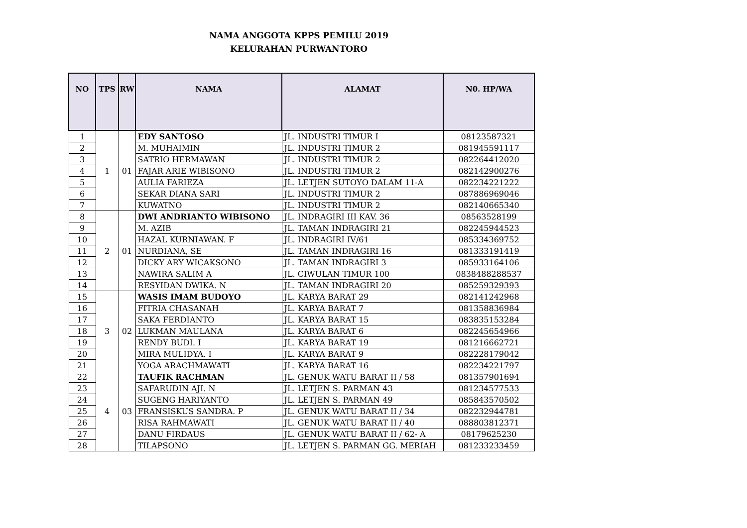NAMA ANGGOTA KPPS PEMILU 2019
KELURAHAN PURWANTORO
| NO | TPS | RW | NAMA | ALAMAT | N0. HP/WA |
| --- | --- | --- | --- | --- | --- |
| 1 | 1 | 01 | EDY SANTOSO | JL. INDUSTRI TIMUR I | 08123587321 |
| 2 | | | M. MUHAIMIN | JL. INDUSTRI TIMUR 2 | 081945591117 |
| 3 | | | SATRIO HERMAWAN | JL. INDUSTRI TIMUR 2 | 082264412020 |
| 4 | | | FAJAR ARIE WIBISONO | JL. INDUSTRI TIMUR 2 | 082142900276 |
| 5 | | | AULIA FARIEZA | JL. LETJEN SUTOYO DALAM 11-A | 082234221222 |
| 6 | | | SEKAR DIANA SARI | JL. INDUSTRI TIMUR 2 | 087886969046 |
| 7 | | | KUWATNO | JL. INDUSTRI TIMUR 2 | 082140665340 |
| 8 | 2 | 01 | DWI ANDRIANTO WIBISONO | JL. INDRAGIRI III KAV. 36 | 08563528199 |
| 9 | | | M. AZIB | JL. TAMAN INDRAGIRI 21 | 082245944523 |
| 10 | | | HAZAL KURNIAWAN. F | JL. INDRAGIRI IV/61 | 085334369752 |
| 11 | | | NURDIANA, SE | JL. TAMAN INDRAGIRI 16 | 081333191419 |
| 12 | | | DICKY ARY WICAKSONO | JL. TAMAN INDRAGIRI 3 | 085933164106 |
| 13 | | | NAWIRA SALIM A | JL. CIWULAN TIMUR 100 | 0838488288537 |
| 14 | | | RESYIDAN DWIKA. N | JL. TAMAN INDRAGIRI 20 | 085259329393 |
| 15 | 3 | 02 | WASIS IMAM BUDOYO | JL. KARYA BARAT 29 | 082141242968 |
| 16 | | | FITRIA CHASANAH | JL. KARYA BARAT 7 | 081358836984 |
| 17 | | | SAKA FERDIANTO | JL. KARYA BARAT 15 | 083835153284 |
| 18 | | | LUKMAN MAULANA | JL. KARYA BARAT 6 | 082245654966 |
| 19 | | | RENDY BUDI. I | JL. KARYA BARAT 19 | 081216662721 |
| 20 | | | MIRA MULIDYA. I | JL. KARYA BARAT 9 | 082228179042 |
| 21 | | | YOGA ARACHMAWATI | JL. KARYA BARAT 16 | 082234221797 |
| 22 | 4 | 03 | TAUFIK RACHMAN | JL. GENUK WATU BARAT II / 58 | 081357901694 |
| 23 | | | SAFARUDIN AJI. N | JL. LETJEN S. PARMAN 43 | 081234577533 |
| 24 | | | SUGENG HARIYANTO | JL. LETJEN S. PARMAN 49 | 085843570502 |
| 25 | | | FRANSISKUS SANDRA. P | JL. GENUK WATU BARAT II / 34 | 082232944781 |
| 26 | | | RISA RAHMAWATI | JL. GENUK WATU BARAT II / 40 | 088803812371 |
| 27 | | | DANU FIRDAUS | JL. GENUK WATU BARAT II / 62- A | 08179625230 |
| 28 | | | TILAPSONO | JL. LETJEN S. PARMAN GG. MERIAH | 081233233459 |